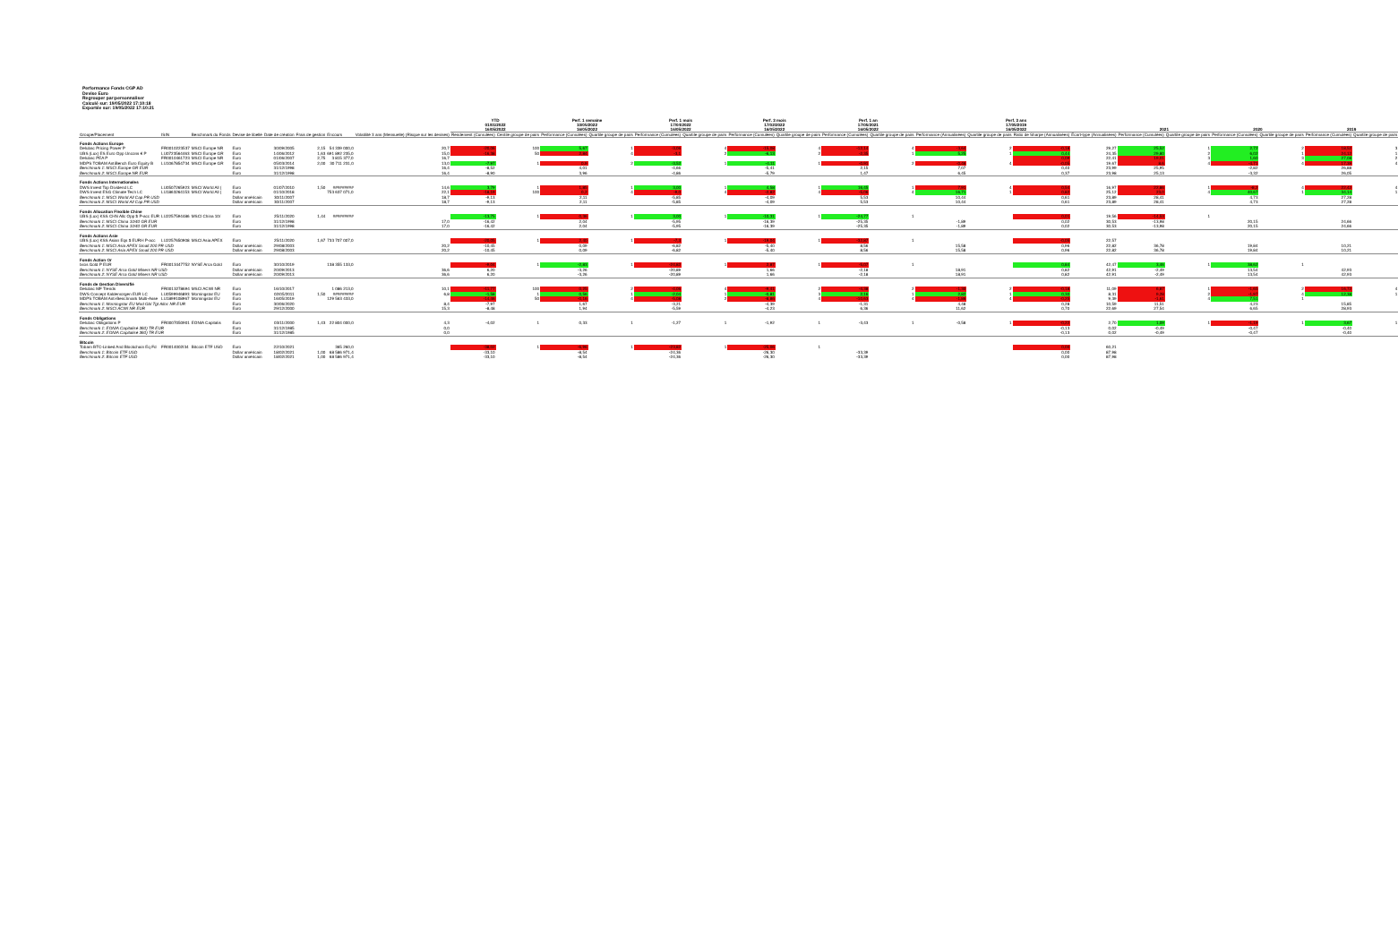Performance Fonds CGP AD
Devise Euro
Regrouper par:personnaliser
Calculé sur: 19/05/2022 17:10:18
Exportée sur: 19/05/2022 17:10:21
| | | | | | | | | YTD 01/01/2022 16/05/2022 | | Perf. 1 semaine 10/05/2022 16/05/2022 | | Perf. 1 mois 17/04/2022 16/05/2022 | | Perf. 3 mois 17/02/2022 16/05/2022 | | Perf. 1 an 17/05/2021 16/05/2022 | | Perf. 3 ans 17/05/2019 16/05/2022 | | | | 2021 | | 2020 | | 2019 | |
| --- | --- | --- | --- | --- | --- | --- | --- | --- | --- | --- | --- | --- | --- | --- | --- | --- | --- | --- | --- | --- | --- | --- | --- | --- | --- | --- | --- |
| Groupe/Placement | ISIN | Benchmark du Fonds | Devise de libellé | Date de création | Frais de gestion | Encours | Volatilité 3 ans (Mensuelle) (Risque sur les devises) | Rendement (Cumulées) | Centile groupe de pairs | Performance (Cumulées) | Quartile groupe de pairs | Performance (Cumulées) | Quartile groupe de pairs | Performance (Cumulées) | Quartile groupe de pairs | Performance (Cumulées) | Quartile groupe de pairs | Performance (Annualisées) | Quartile groupe de pairs | Ratio de Sharpe (Annualisées) | Écart-type (Annualisées) | Performance (Cumulées) | Quartile groupe de pairs | Performance (Cumulées) | Quartile groupe de pairs | Performance (Cumulées) | Quartile groupe de pairs |
| Fonds Actions Europe | | | | | | | | | | | | | | | | | | | | | | | | | | | |
| Delubac Pricing Power P | FR0010223537 | MSCI Europe NR | Euro | 30/09/2005 | 2,15 | 54 339 000,0 | 20,7 | -20,06 | 100 | 5,67 | 1 | -3,06 | 4 | -15,08 | 4 | -12,14 | 4 | -3,64 | 2 | -0,18 | 29,27 | 25,52 | 1 | 2,72 | 2 | 18,52 | 3 |
| UBS (Lux) ES Euro Opp Uncons € P | LU0723564463 | MSCI Europe GR | Euro | 14/06/2012 | 1,63 | 691 892 235,0 | 15,0 | -16,38 | 50 | 2,84 | 4 | -3,1 | 2 | -6,13 | 2 | -2,35 | 1 | 5,25 | 1 | 0,44 | 24,35 | 29,80 | 2 | 6,02 | 1 | 24,12 | 1 |
| Delubac PEA P | FR0010461723 | MSCI Europe NR | Euro | 01/06/2007 | 2,75 | 3 815 377,0 | 16,7 | | | | | | | | | | | | | 0,09 | 22,41 | 19,01 | 3 | 1,60 | 3 | 27,08 | 2 |
| MDPS TOBAM AntiBench Euro Equity B | LU1067854734 | MSCI Europe GR | Euro | 05/03/2014 | 2,00 | 30 711 231,0 | 13,0 | -7,97 | 1 | 0,9 | 2 | -3,52 | 1 | -4,11 | 1 | -0,91 | 2 | -0,46 | 4 | -0,05 | 19,67 | 8,6 | 4 | -4,71 | 4 | 17,39 | 4 |
| Benchmark 1: MSCI Europe GR EUR | | | Euro | 31/12/1998 | | | 16,4 | -8,52 | | 4,01 | | -4,66 | | -5,41 | | 2,15 | | 7,07 | | 0,40 | 23,99 | 25,95 | | -2,82 | | 26,88 | |
| Benchmark 2: MSCI Europe NR EUR | | | Euro | 31/12/1998 | | | 16,4 | -8,90 | | 3,96 | | -4,86 | | -5,79 | | 1,47 | | 6,45 | | 0,37 | 23,98 | 25,13 | | -3,32 | | 26,05 | |
| Fonds Actions Internationales | | | | | | | | | | | | | | | | | | | | | | | | | | | |
| DWS Invest Top Dividend LC | LU0507265923 | MSCI World All ( | Euro | 01/07/2010 | 1,50 | ######### | 14,6 | 3,79 | 1 | 1,85 | 1 | 3,00 | 1 | 4,58 | 1 | 16,45 | 1 | 7,91 | 4 | 0,54 | 16,97 | 22,86 | 1 | -8,2 | 4 | 22,42 | 4 |
| DWS Invest ESG Climate Tech LC | LU1863264153 | MSCI World All ( | Euro | 01/10/2018 | | 753 637 071,0 | 22,1 | -18,19 | 100 | 0,2 | 4 | -9,0 | 4 | -2,82 | 4 | -5,06 | 4 | 16,71 | 1 | 0,82 | 25,12 | 23,0 | 4 | 40,67 | 1 | 34,14 | 1 |
| Benchmark 1: MSCI World All Cap PR USD | | | Dollar américain | 30/11/2007 | | | 18,7 | -9,13 | | 2,11 | | -5,85 | | -4,09 | | 5,53 | | 10,44 | | 0,61 | 23,89 | 28,41 | | 4,73 | | 27,28 | |
| Benchmark 2: MSCI World All Cap PR USD | | | Dollar américain | 30/11/2007 | | | 18,7 | -9,13 | | 2,11 | | -5,85 | | -4,09 | | 5,53 | | 10,44 | | 0,61 | 23,89 | 28,41 | | 4,73 | | 27,28 | |
| Fonds Allocation Flexible Chine | | | | | | | | | | | | | | | | | | | | | | | | | | | |
| UBS (Lux) KSS CHN Allc Opp $ P-acc EUR | LU2257594486 | MSCI China 10/ | Euro | 25/11/2020 | 1,44 | ######### | | -13,75 | 1 | 0,36 | 1 | 3,00 | 1 | -10,31 | 1 | -24,77 | 1 | | | 0,01 | 19,56 | -14,53 | 1 | | | | |
| Benchmark 1: MSCI China 10/40 GR EUR | | | Euro | 31/12/1998 | | | 17,0 | -16,42 | | 2,04 | | -5,95 | | -16,39 | | -25,35 | | -1,89 | | 0,02 | 30,53 | -13,98 | | 20,15 | | 24,66 | |
| Benchmark 2: MSCI China 10/40 GR EUR | | | Euro | 31/12/1998 | | | 17,0 | -16,42 | | 2,04 | | -5,95 | | -16,39 | | -25,35 | | -1,89 | | 0,02 | 30,53 | -13,98 | | 20,15 | | 24,66 | |
| Fonds Actions Asie | | | | | | | | | | | | | | | | | | | | | | | | | | | |
| UBS (Lux) KSS Asian Eqs $ EURH P-acc | LU2257650908 | MSCI Asia APEX | Euro | 25/11/2020 | 1,67 | 733 707 007,0 | | -20,05 | 1 | 2,40 | 1 | -7,3 | 1 | -19,04 | 1 | -32,87 | 1 | | | -0,05 | 22,57 | | | | | | |
| Benchmark 1: MSCI Asia APEX Small 200 PR USD | | | Dollar américain | 29/08/2003 | | | 20,2 | -10,45 | | 0,09 | | -6,82 | | -5,40 | | 8,56 | | 15,58 | | 0,96 | 22,82 | 36,78 | | 19,84 | | 10,21 | |
| Benchmark 2: MSCI Asia APEX Small 200 PR USD | | | Dollar américain | 29/08/2003 | | | 20,2 | -10,45 | | 0,09 | | -6,82 | | -5,40 | | 8,56 | | 15,58 | | 0,96 | 22,82 | 36,78 | | 19,84 | | 10,21 | |
| Fonds Action Or | | | | | | | | | | | | | | | | | | | | | | | | | | | |
| Ixios Gold P EUR | FR0013447752 | NYSE Arca Gold | Euro | 30/10/2019 | | 138 355 133,0 | | -9,04 | 1 | -2,83 | 1 | -24,82 | 1 | 2,87 | 1 | -5,07 | 1 | | | 0,84 | 42,47 | 3,46 | 1 | 38,62 | 1 | | |
| Benchmark 1: NYSE Arca Gold Miners NR USD | | | Dollar américain | 20/09/2013 | | | 36,6 | 6,20 | | -3,26 | | -20,89 | | 1,66 | | -2,18 | | 18,91 | | 0,82 | 42,91 | -2,49 | | 13,54 | | 42,93 | |
| Benchmark 2: NYSE Arca Gold Miners NR USD | | | Dollar américain | 20/09/2013 | | | 36,6 | 6,20 | | -3,26 | | -20,89 | | 1,66 | | -2,18 | | 18,91 | | 0,82 | 42,91 | -2,49 | | 13,54 | | 42,93 | |
| Fonds de Gestion Diversifié | | | | | | | | | | | | | | | | | | | | | | | | | | | |
| Delubac MF Trends | FR0013278694 | MSCI ACWI NR | Euro | 16/10/2017 | | 1 086 213,0 | 10,1 | -11,77 | 100 | 0,25 | 2 | -4,06 | 4 | -9,41 | 2 | -4,38 | 2 | -1,30 | 2 | -0,18 | 11,09 | 6,87 | 1 | -1,65 | 2 | 16,72 | 4 |
| DWS Concept Kaldemorgen EUR LC | LU0599946893 | Morningstar EU | Euro | 02/05/2011 | 1,50 | ######### | 6,8 | -1,58 | 1 | 0,56 | 1 | -2,04 | 1 | -0,81 | 3 | 2,16 | 1 | 2,82 | 1 | 0,30 | 8,31 | 9,28 | 2 | -1,97 | 4 | 12,38 | 1 |
| MDPS TOBAM Anti-Benchmark Multi-Asse | LU1899108967 | Morningstar EU | Euro | 16/05/2019 | | 129 563 433,0 | | -14,46 | 50 | -0,16 | 4 | -5,08 | 2 | -8,86 | 4 | -10,63 | 4 | -1,86 | 4 | -0,25 | 9,39 | -1,61 | 4 | 7,51 | 1 | | |
| Benchmark 1: Morningstar EU Mod Gbl Tgt Alloc NR EUR | | | Euro | 30/06/2020 | | | 8,4 | -7,97 | | 1,67 | | -3,21 | | -4,39 | | -1,31 | | 4,48 | | 0,28 | 10,59 | 11,51 | | 4,23 | | 15,85 | |
| Benchmark 2: MSCI ACWI NR EUR | | | Euro | 29/12/2000 | | | 15,3 | -8,48 | | 1,94 | | -5,59 | | -4,23 | | 6,36 | | 11,62 | | 0,70 | 22,69 | 27,54 | | 6,65 | | 28,93 | |
| Fonds Obligations | | | | | | | | | | | | | | | | | | | | | | | | | | | |
| Delubac Obligations P | FR0007050901 | EONIA Capitalis | Euro | 03/11/2000 | 1,43 | 22 804 000,0 | 4,3 | -4,02 | 1 | 0,33 | 1 | -1,27 | 1 | -1,92 | 1 | -3,43 | 1 | -0,58 | 1 | -0,22 | 2,70 | 1,09 | 1 | -1,19 | 1 | 3,67 | 1 |
| Benchmark 1: EONIA Capitalisé 360) TR EUR | | | Euro | 31/12/1985 | | | 0,0 | | | | | | | | | | | | | -0,13 | 0,02 | -0,49 | | -0,47 | | -0,40 | |
| Benchmark 2: EONIA Capitalisé 360) TR EUR | | | Euro | 31/12/1985 | | | 0,0 | | | | | | | | | | | | | -0,13 | 0,02 | -0,49 | | -0,47 | | -0,40 | |
| Bitcoin | | | | | | | | | | | | | | | | | | | | | | | | | | | |
| Tobam BTC-Linked And Blockchain Eq Fd | FR0014002I34 | Bitcoin ETF USD | Euro | 22/10/2021 | | 365 260,0 | | -38,02 | 1 | -6,96 | 1 | -23,82 | 1 | -25,06 | 1 | | | | | 0,00 | 60,21 | | | | | | |
| Benchmark 1: Bitcoin ETF USD | | | Dollar américain | 18/02/2021 | 1,00 | 68 586 971,4 | | -33,10 | | -8,54 | | -24,36 | | -26,30 | | -33,39 | | | | 0,00 | 87,98 | | | | | | |
| Benchmark 2: Bitcoin ETF USD | | | Dollar américain | 18/02/2021 | 1,00 | 68 586 971,4 | | -33,10 | | -8,54 | | -24,36 | | -26,30 | | -33,39 | | | | 0,00 | 87,98 | | | | | | |